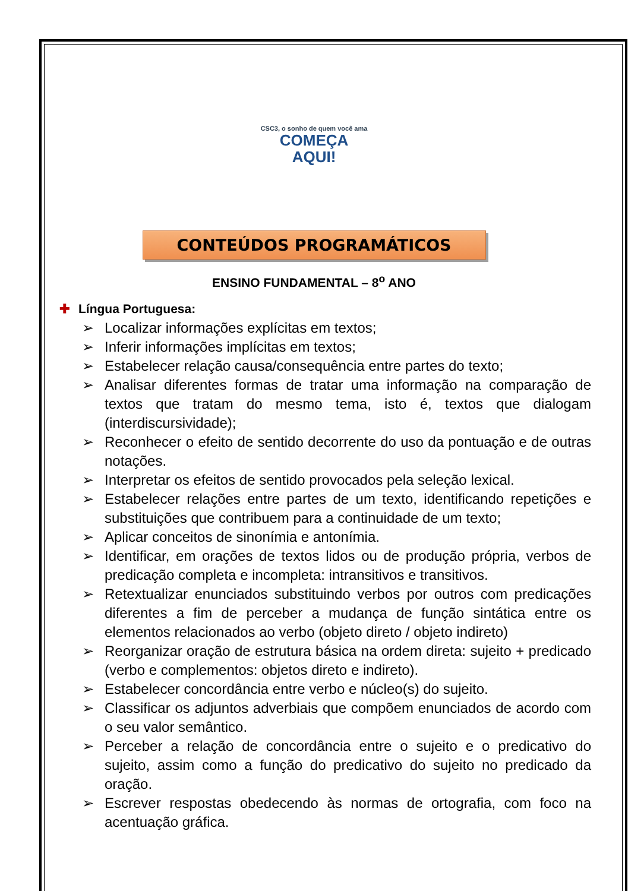CSC3, o sonho de quem você ama
COMEÇA
AQUI!
CONTEÚDOS PROGRAMÁTICOS
ENSINO FUNDAMENTAL – 8<sup>o</sup> ANO
✚ Língua Portuguesa:
➢ Localizar informações explícitas em textos;
➢ Inferir informações implícitas em textos;
➢ Estabelecer relação causa/consequência entre partes do texto;
➢ Analisar diferentes formas de tratar uma informação na comparação de textos que tratam do mesmo tema, isto é, textos que dialogam (interdiscursividade);
➢ Reconhecer o efeito de sentido decorrente do uso da pontuação e de outras notações.
➢ Interpretar os efeitos de sentido provocados pela seleção lexical.
➢ Estabelecer relações entre partes de um texto, identificando repetições e substituições que contribuem para a continuidade de um texto;
➢ Aplicar conceitos de sinonímia e antonímia.
➢ Identificar, em orações de textos lidos ou de produção própria, verbos de predicação completa e incompleta: intransitivos e transitivos.
➢ Retextualizar enunciados substituindo verbos por outros com predicações diferentes a fim de perceber a mudança de função sintática entre os elementos relacionados ao verbo (objeto direto / objeto indireto)
➢ Reorganizar oração de estrutura básica na ordem direta: sujeito + predicado (verbo e complementos: objetos direto e indireto).
➢ Estabelecer concordância entre verbo e núcleo(s) do sujeito.
➢ Classificar os adjuntos adverbiais que compõem enunciados de acordo com o seu valor semântico.
➢ Perceber a relação de concordância entre o sujeito e o predicativo do sujeito, assim como a função do predicativo do sujeito no predicado da oração.
➢ Escrever respostas obedecendo às normas de ortografia, com foco na acentuação gráfica.